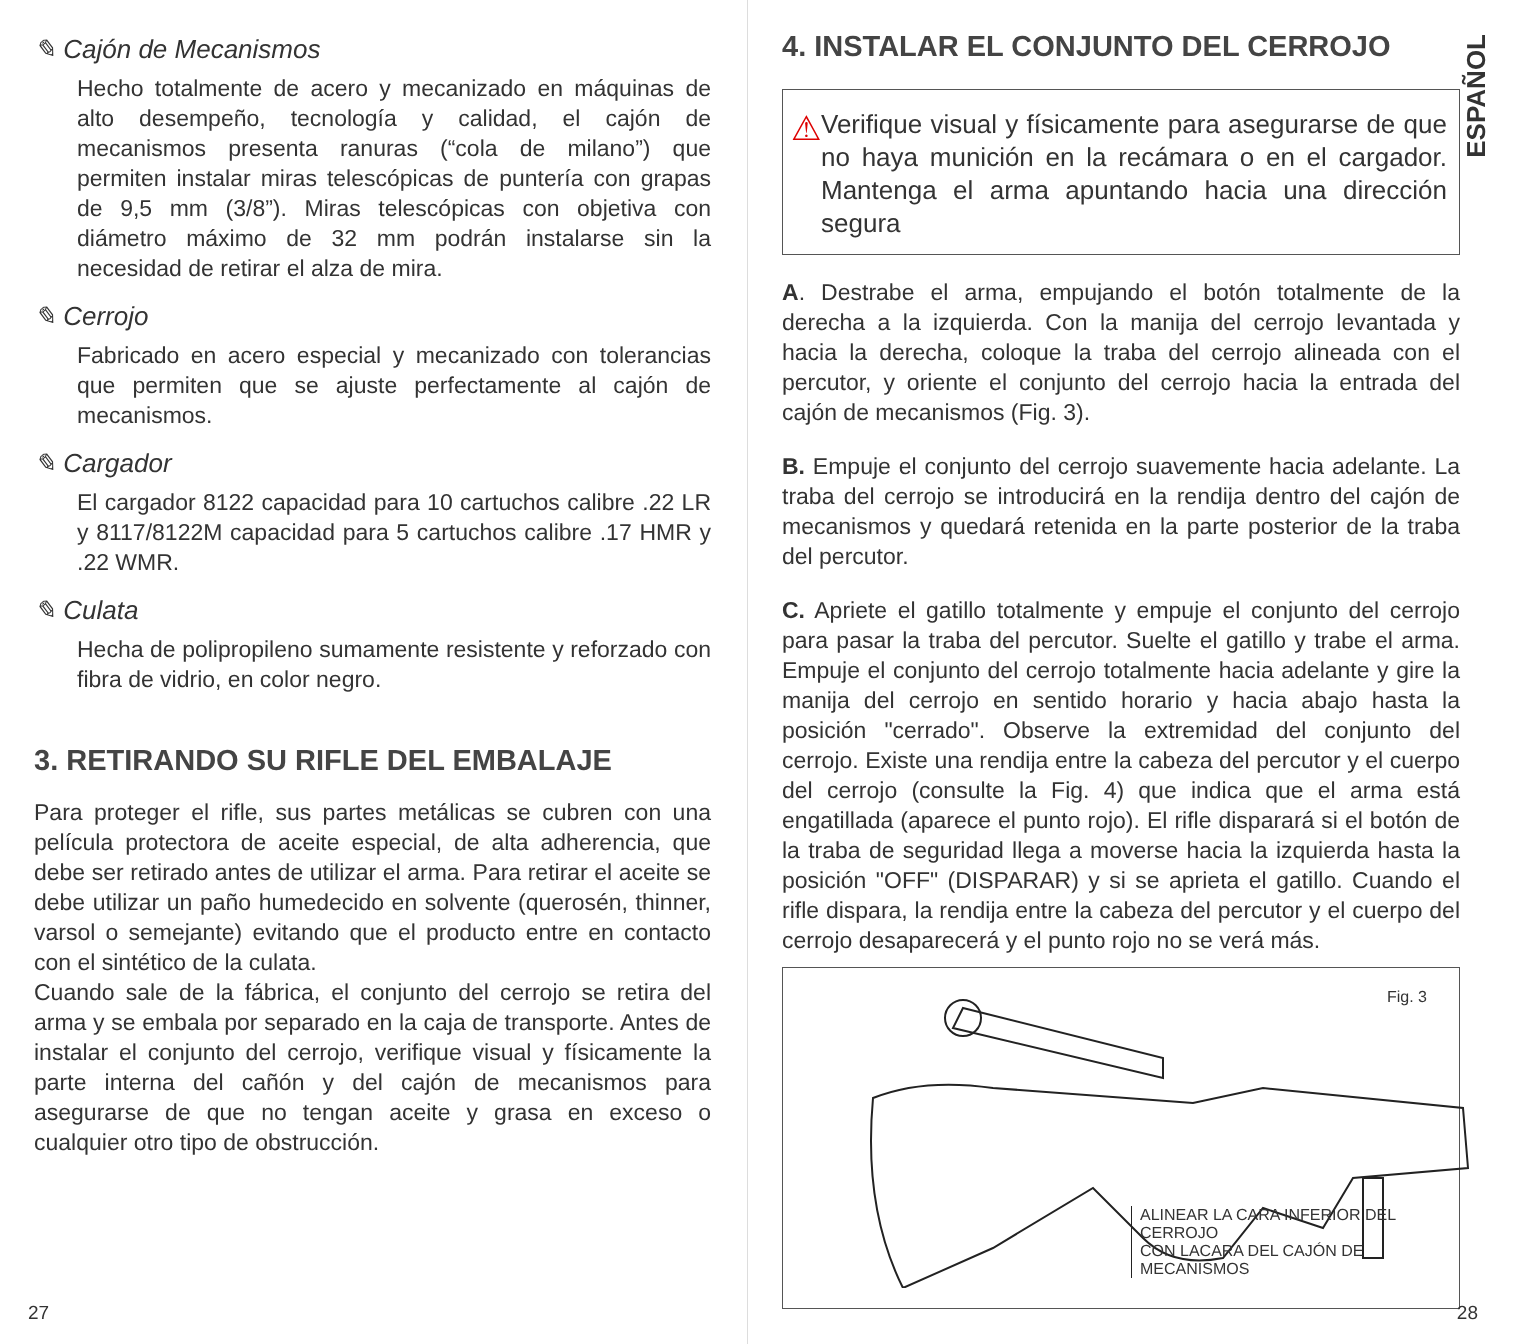✎ Cajón de Mecanismos
Hecho totalmente de acero y mecanizado en máquinas de alto desempeño, tecnología y calidad, el cajón de mecanismos presenta ranuras (“cola de milano”) que permiten instalar miras telescópicas de puntería con grapas de 9,5 mm (3/8”). Miras telescópicas con objetiva con diámetro máximo de 32 mm podrán instalarse sin la necesidad de retirar el alza de mira.
✎ Cerrojo
Fabricado en acero especial y mecanizado con tolerancias que permiten que se ajuste perfectamente al cajón de mecanismos.
✎ Cargador
El cargador 8122 capacidad para 10 cartuchos calibre .22 LR y 8117/8122M capacidad para 5 cartuchos calibre .17 HMR y .22 WMR.
✎ Culata
Hecha de polipropileno sumamente resistente y reforzado con fibra de vidrio, en color negro.
3. RETIRANDO SU RIFLE DEL EMBALAJE
Para proteger el rifle, sus partes metálicas se cubren con una película protectora de aceite especial, de alta adherencia, que debe ser retirado antes de utilizar el arma. Para retirar el aceite se debe utilizar un paño humedecido en solvente (querosén, thinner, varsol o semejante) evitando que el producto entre en contacto con el sintético de la culata.
Cuando sale de la fábrica, el conjunto del cerrojo se retira del arma y se embala por separado en la caja de transporte. Antes de instalar el conjunto del cerrojo, verifique visual y físicamente la parte interna del cañón y del cajón de mecanismos para asegurarse de que no tengan aceite y grasa en exceso o cualquier otro tipo de obstrucción.
27
ESPAÑOL
4. INSTALAR EL CONJUNTO DEL CERROJO
⚠
Verifique visual y físicamente para asegurarse de que no haya munición en la recámara o en el cargador. Mantenga el arma apuntando hacia una dirección segura
A. Destrabe el arma, empujando el botón totalmente de la derecha a la izquierda. Con la manija del cerrojo levantada y hacia la derecha, coloque la traba del cerrojo alineada con el percutor, y oriente el conjunto del cerrojo hacia la entrada del cajón de mecanismos (Fig. 3).
B. Empuje el conjunto del cerrojo suavemente hacia adelante. La traba del cerrojo se introducirá en la rendija dentro del cajón de mecanismos y quedará retenida en la parte posterior de la traba del percutor.
C. Apriete el gatillo totalmente y empuje el conjunto del cerrojo para pasar la traba del percutor. Suelte el gatillo y trabe el arma. Empuje el conjunto del cerrojo totalmente hacia adelante y gire la manija del cerrojo en sentido horario y hacia abajo hasta la posición "cerrado". Observe la extremidad del conjunto del cerrojo. Existe una rendija entre la cabeza del percutor y el cuerpo del cerrojo (consulte la Fig. 4) que indica que el arma está engatillada (aparece el punto rojo). El rifle disparará si el botón de la traba de seguridad llega a moverse hacia la izquierda hasta la posición "OFF" (DISPARAR) y si se aprieta el gatillo. Cuando el rifle dispara, la rendija entre la cabeza del percutor y el cuerpo del cerrojo desaparecerá y el punto rojo no se verá más.
Fig. 3
ALINEAR LA CARA INFERIOR DEL CERROJO
CON LACARA DEL CAJÓN DE MECANISMOS
28